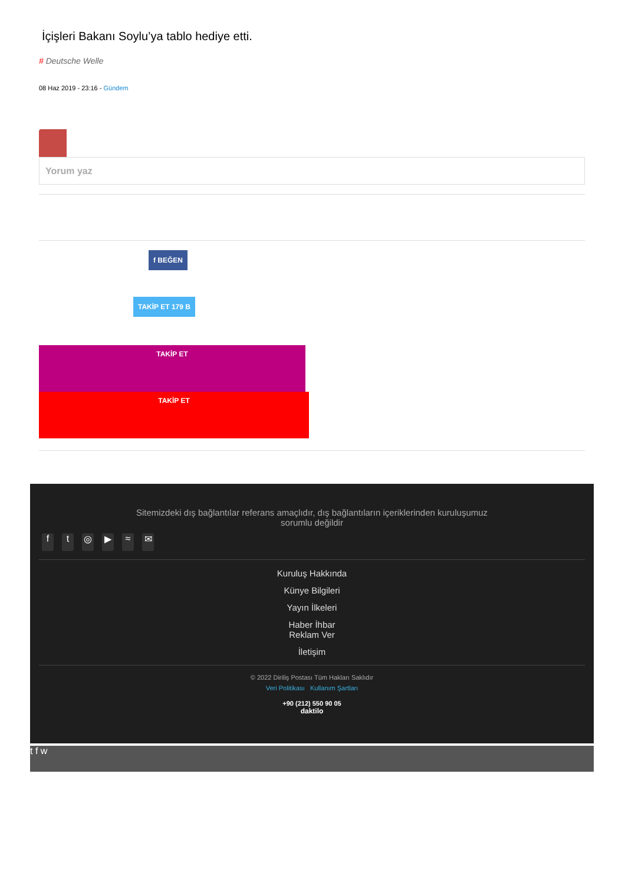İçişleri Bakanı Soylu’ya tablo hediye etti.
# Deutsche Welle
08 Haz 2019 - 23:16 - Gündem
Yorum yaz
f BEĞEN
TAKİP ET 179 B
TAKİP ET
TAKİP ET
Sitemizdeki dış bağlantılar referans amaçlıdır, dış bağlantıların içeriklerinden kuruluşumuz sorumlu değildir
ft ◎ ▶ ≈ ✉
Kuruluş Hakkında
Künye Bilgileri
Yayın İlkeleri
Haber İhbar
Reklam Ver
İletişim
© 2022 Diriliş Postası Tüm Hakları Saklıdır
Veri Politikası Kullanım Şartları
+90 (212) 550 90 05
daktilo
t f w